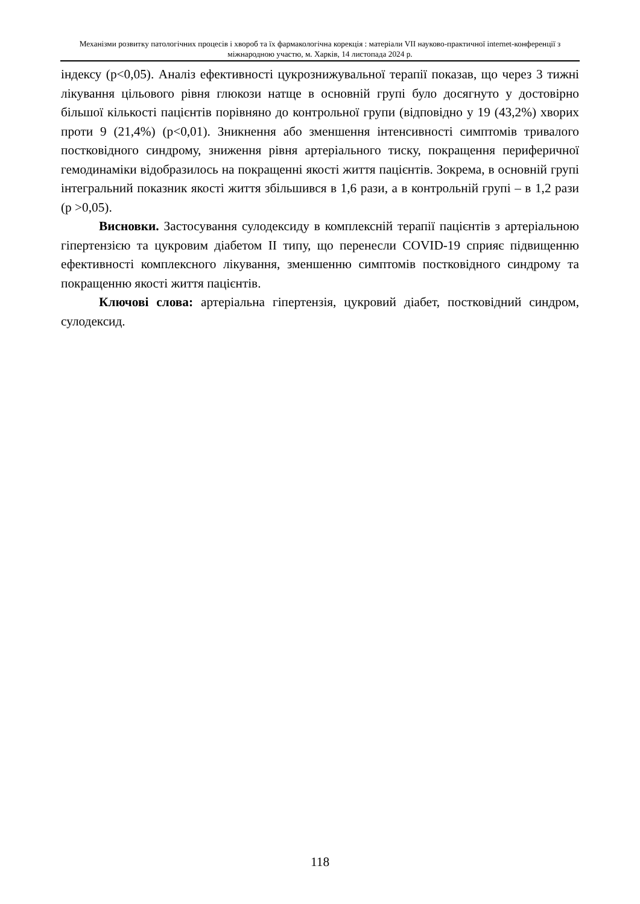Механізми розвитку патологічних процесів і хвороб та їх фармакологічна корекція : матеріали VII науково-практичної internet-конференції з міжнародною участю, м. Харків, 14 листопада 2024 р.
індексу (р<0,05). Аналіз ефективності цукрознижувальної терапії показав, що через 3 тижні лікування цільового рівня глюкози натще в основній групі було досягнуто у достовірно більшої кількості пацієнтів порівняно до контрольної групи (відповідно у 19 (43,2%) хворих проти 9 (21,4%) (р<0,01). Зникнення або зменшення інтенсивності симптомів тривалого постковідного синдрому, зниження рівня артеріального тиску, покращення периферичної гемодинаміки відобразилось на покращенні якості життя пацієнтів. Зокрема, в основній групі інтегральний показник якості життя збільшився в 1,6 рази, а в контрольній групі – в 1,2 рази (р >0,05).
Висновки. Застосування сулодексиду в комплексній терапії пацієнтів з артеріальною гіпертензією та цукровим діабетом ІІ типу, що перенесли COVID-19 сприяє підвищенню ефективності комплексного лікування, зменшенню симптомів постковідного синдрому та покращенню якості життя пацієнтів.
Ключові слова: артеріальна гіпертензія, цукровий діабет, постковідний синдром, сулодексид.
118